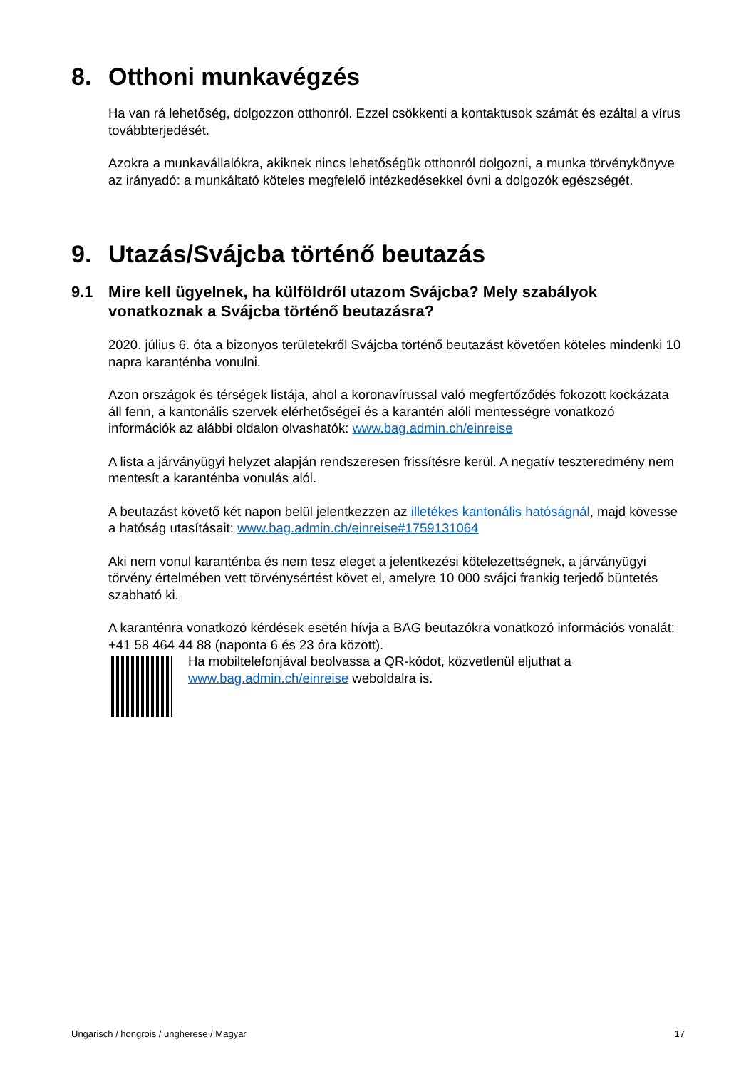8. Otthoni munkavégzés
Ha van rá lehetőség, dolgozzon otthonról. Ezzel csökkenti a kontaktusok számát és ezáltal a vírus továbbterjedését.
Azokra a munkavállalókra, akiknek nincs lehetőségük otthonról dolgozni, a munka törvénykönyve az irányadó: a munkáltató köteles megfelelő intézkedésekkel óvni a dolgozók egészségét.
9. Utazás/Svájcba történő beutazás
9.1 Mire kell ügyelnek, ha külföldről utazom Svájcba? Mely szabályok vonatkoznak a Svájcba történő beutazásra?
2020. július 6. óta a bizonyos területekről Svájcba történő beutazást követően köteles mindenki 10 napra karanténba vonulni.
Azon országok és térségek listája, ahol a koronavírussal való megfertőződés fokozott kockázata áll fenn, a kantonális szervek elérhetőségei és a karantén alóli mentességre vonatkozó információk az alábbi oldalon olvashatók: www.bag.admin.ch/einreise
A lista a járványügyi helyzet alapján rendszeresen frissítésre kerül. A negatív teszteredmény nem mentesít a karanténba vonulás alól.
A beutazást követő két napon belül jelentkezzen az illetékes kantonális hatóságnál, majd kövesse a hatóság utasításait: www.bag.admin.ch/einreise#1759131064
Aki nem vonul karanténba és nem tesz eleget a jelentkezési kötelezettségnek, a járványügyi törvény értelmében vett törvénysértést követ el, amelyre 10 000 svájci frankig terjedő büntetés szabható ki.
A karanténra vonatkozó kérdések esetén hívja a BAG beutazókra vonatkozó információs vonalát: +41 58 464 44 88 (naponta 6 és 23 óra között).
Ha mobiltelefonjával beolvassa a QR-kódot, közvetlenül eljuthat a www.bag.admin.ch/einreise weboldalra is.
Ungarisch / hongrois / ungherese / Magyar 17